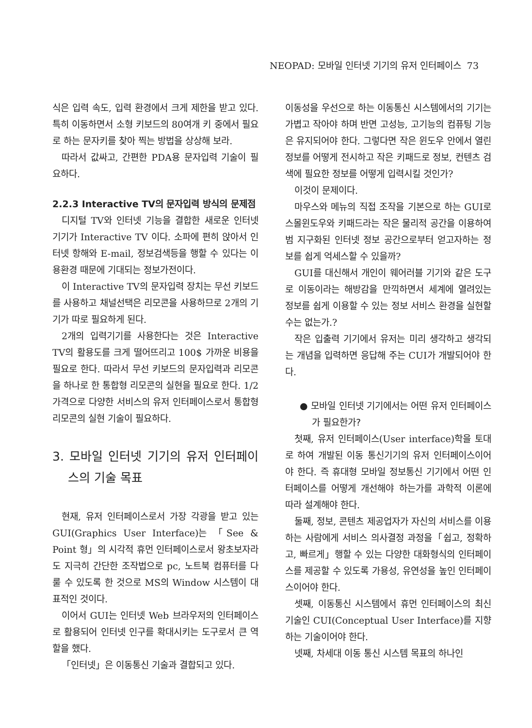NEOPAD: 모바일 인터넷 기기의 유저 인터페이스 73
식은 입력 속도, 입력 환경에서 크게 제한을 받고 있다. 특히 이동하면서 소형 키보드의 80여개 키 중에서 필요로 하는 문자키를 찾아 찍는 방법을 상상해 보라.
따라서 값싸고, 간편한 PDA용 문자입력 기술이 필요하다.
2.2.3 Interactive TV의 문자입력 방식의 문제점
디지털 TV와 인터넷 기능을 결합한 새로운 인터넷 기기가 Interactive TV 이다. 소파에 편히 앉아서 인터넷 항해와 E-mail, 정보검색등을 행할 수 있다는 이용환경 때문에 기대되는 정보가전이다.
이 Interactive TV의 문자입력 장치는 무선 키보드를 사용하고 채널선택은 리모콘을 사용하므로 2개의 기기가 따로 필요하게 된다.
2개의 입력기기를 사용한다는 것은 Interactive TV의 활용도를 크게 떨어뜨리고 100$ 가까운 비용을 필요로 한다. 따라서 무선 키보드의 문자입력과 리모콘을 하나로 한 통합형 리모콘의 실현을 필요로 한다. 1/2 가격으로 다양한 서비스의 유저 인터페이스로서 통합형 리모콘의 실현 기술이 필요하다.
3. 모바일 인터넷 기기의 유저 인터페이스의 기술 목표
현재, 유저 인터페이스로서 가장 각광을 받고 있는 GUI(Graphics User Interface)는 「See & Point 형」의 시각적 휴먼 인터페이스로서 왕초보자라도 지극히 간단한 조작법으로 pc, 노트북 컴퓨터를 다룰 수 있도록 한 것으로 MS의 Window 시스템이 대표적인 것이다.
이어서 GUI는 인터넷 Web 브라우저의 인터페이스로 활용되어 인터넷 인구를 확대시키는 도구로서 큰 역할을 했다.
「인터넷」은 이동통신 기술과 결합되고 있다.
이동성을 우선으로 하는 이동통신 시스템에서의 기기는 가볍고 작아야 하며 반면 고성능, 고기능의 컴퓨팅 기능은 유지되어야 한다. 그렇다면 작은 윈도우 안에서 열린 정보를 어떻게 전시하고 작은 키패드로 정보, 컨텐츠 검색에 필요한 정보를 어떻게 입력시킬 것인가?
이것이 문제이다.
마우스와 메뉴의 직접 조작을 기본으로 하는 GUI로 스몰윈도우와 키패드라는 작은 물리적 공간을 이용하여 범 지구화된 인터넷 정보 공간으로부터 얻고자하는 정보를 쉽게 억세스할 수 있을까?
GUI를 대신해서 개인이 웨어러블 기기와 같은 도구로 이동이라는 해방감을 만끽하면서 세계에 열려있는 정보를 쉽게 이용할 수 있는 정보 서비스 환경을 실현할 수는 없는가.?
작은 입출력 기기에서 유저는 미리 생각하고 생각되는 개념을 입력하면 응답해 주는 CUI가 개발되어야 한다.
● 모바일 인터넷 기기에서는 어떤 유저 인터페이스가 필요한가?
첫째, 유저 인터페이스(User interface)학을 토대로 하여 개발된 이동 통신기기의 유저 인터페이스이어야 한다. 즉 휴대형 모바일 정보통신 기기에서 어떤 인터페이스를 어떻게 개선해야 하는가를 과학적 이론에 따라 설계해야 한다.
둘째, 정보, 콘텐츠 제공업자가 자신의 서비스를 이용하는 사람에게 서비스 의사결정 과정을「쉽고, 정확하고, 빠르게」행할 수 있는 다양한 대화형식의 인터페이스를 제공할 수 있도록 가용성, 유연성을 높인 인터페이스이어야 한다.
셋째, 이동통신 시스템에서 휴먼 인터페이스의 최신 기술인 CUI(Conceptual User Interface)를 지향하는 기술이어야 한다.
넷째, 차세대 이동 통신 시스템 목표의 하나인